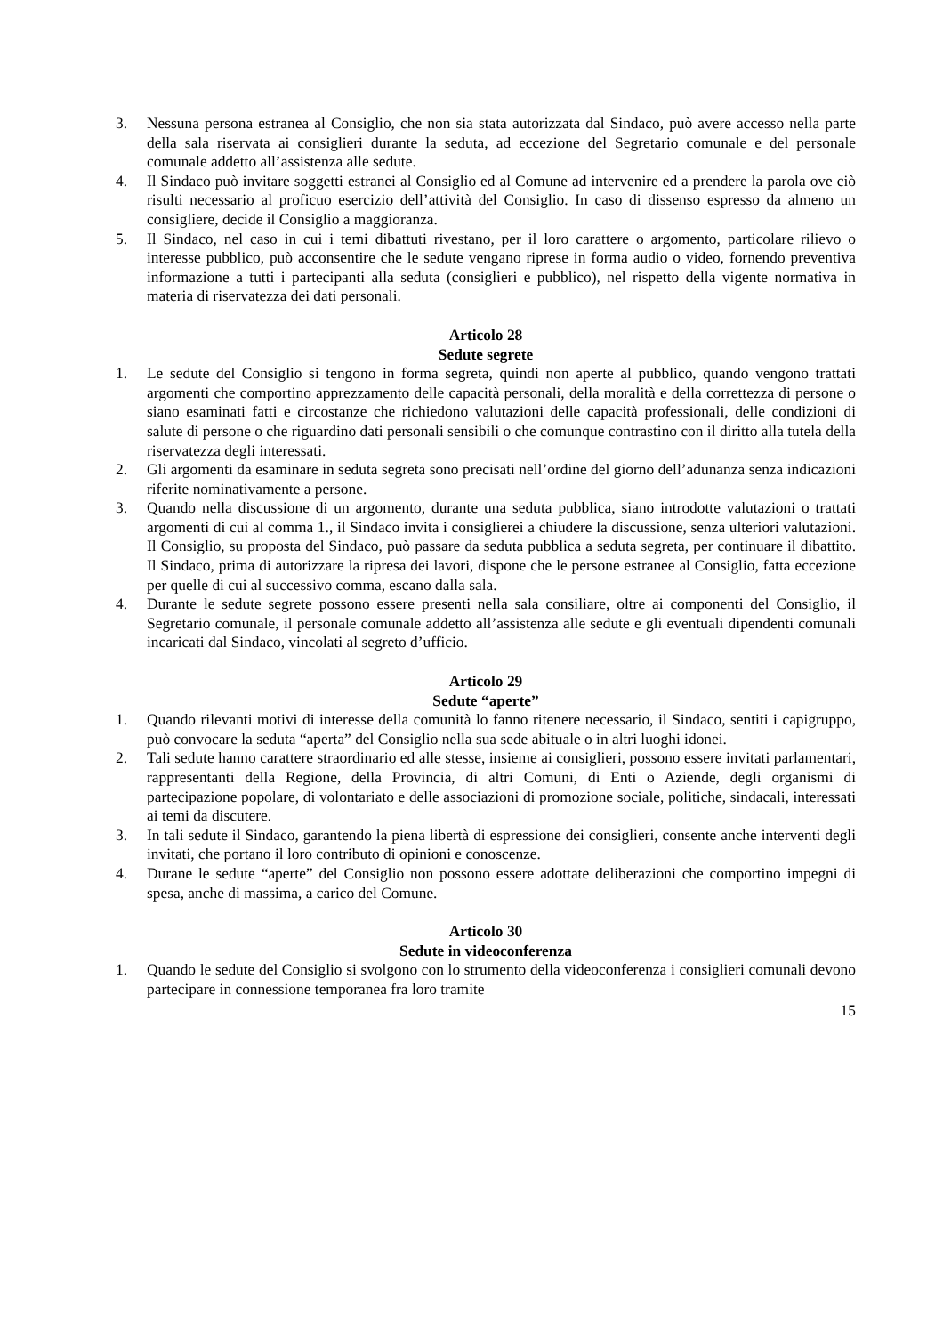3. Nessuna persona estranea al Consiglio, che non sia stata autorizzata dal Sindaco, può avere accesso nella parte della sala riservata ai consiglieri durante la seduta, ad eccezione del Segretario comunale e del personale comunale addetto all’assistenza alle sedute.
4. Il Sindaco può invitare soggetti estranei al Consiglio ed al Comune ad intervenire ed a prendere la parola ove ciò risulti necessario al proficuo esercizio dell’attività del Consiglio. In caso di dissenso espresso da almeno un consigliere, decide il Consiglio a maggioranza.
5. Il Sindaco, nel caso in cui i temi dibattuti rivestano, per il loro carattere o argomento, particolare rilievo o interesse pubblico, può acconsentire che le sedute vengano riprese in forma audio o video, fornendo preventiva informazione a tutti i partecipanti alla seduta (consiglieri e pubblico), nel rispetto della vigente normativa in materia di riservatezza dei dati personali.
Articolo 28
Sedute segrete
1. Le sedute del Consiglio si tengono in forma segreta, quindi non aperte al pubblico, quando vengono trattati argomenti che comportino apprezzamento delle capacità personali, della moralità e della correttezza di persone o siano esaminati fatti e circostanze che richiedono valutazioni delle capacità professionali, delle condizioni di salute di persone o che riguardino dati personali sensibili o che comunque contrastino con il diritto alla tutela della riservatezza degli interessati.
2. Gli argomenti da esaminare in seduta segreta sono precisati nell’ordine del giorno dell’adunanza senza indicazioni riferite nominativamente a persone.
3. Quando nella discussione di un argomento, durante una seduta pubblica, siano introdotte valutazioni o trattati argomenti di cui al comma 1., il Sindaco invita i consiglierei a chiudere la discussione, senza ulteriori valutazioni. Il Consiglio, su proposta del Sindaco, può passare da seduta pubblica a seduta segreta, per continuare il dibattito. Il Sindaco, prima di autorizzare la ripresa dei lavori, dispone che le persone estranee al Consiglio, fatta eccezione per quelle di cui al successivo comma, escano dalla sala.
4. Durante le sedute segrete possono essere presenti nella sala consiliare, oltre ai componenti del Consiglio, il Segretario comunale, il personale comunale addetto all’assistenza alle sedute e gli eventuali dipendenti comunali incaricati dal Sindaco, vincolati al segreto d’ufficio.
Articolo 29
Sedute “aperte”
1. Quando rilevanti motivi di interesse della comunità lo fanno ritenere necessario, il Sindaco, sentiti i capigruppo, può convocare la seduta “aperta” del Consiglio nella sua sede abituale o in altri luoghi idonei.
2. Tali sedute hanno carattere straordinario ed alle stesse, insieme ai consiglieri, possono essere invitati parlamentari, rappresentanti della Regione, della Provincia, di altri Comuni, di Enti o Aziende, degli organismi di partecipazione popolare, di volontariato e delle associazioni di promozione sociale, politiche, sindacali, interessati ai temi da discutere.
3. In tali sedute il Sindaco, garantendo la piena libertà di espressione dei consiglieri, consente anche interventi degli invitati, che portano il loro contributo di opinioni e conoscenze.
4. Durane le sedute “aperte” del Consiglio non possono essere adottate deliberazioni che comportino impegni di spesa, anche di massima, a carico del Comune.
Articolo 30
Sedute in videoconferenza
1. Quando le sedute del Consiglio si svolgono con lo strumento della videoconferenza i consiglieri comunali devono partecipare in connessione temporanea fra loro tramite
15